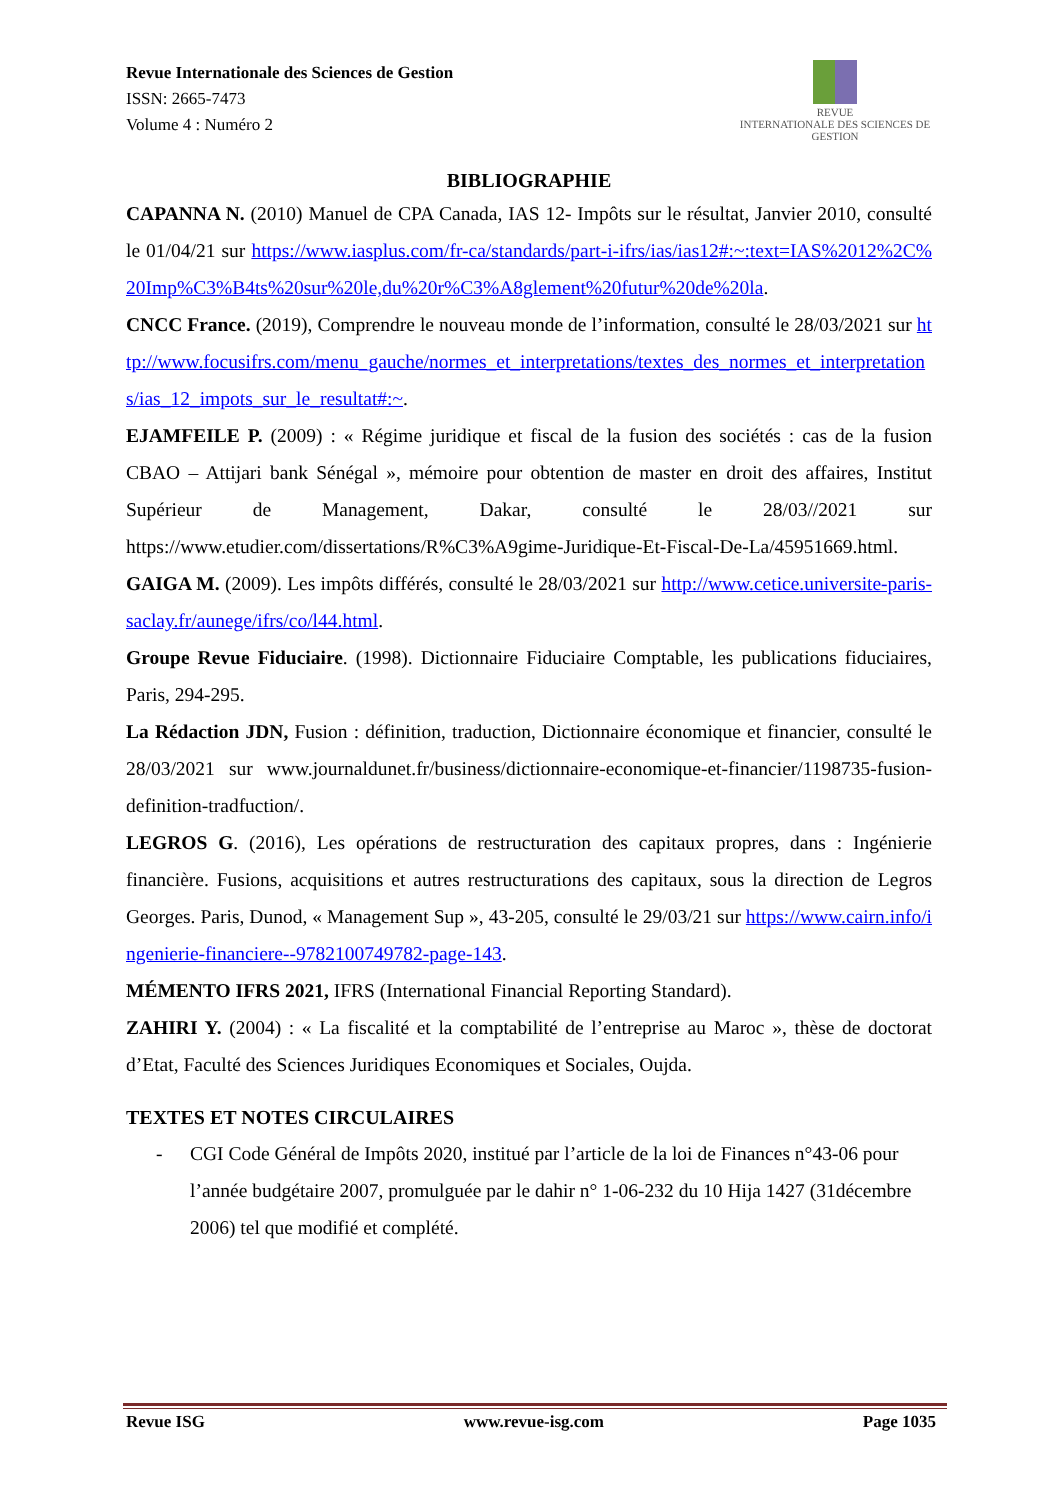Revue Internationale des Sciences de Gestion
ISSN: 2665-7473
Volume 4 : Numéro 2
REVUE
INTERNATIONALE DES SCIENCES DE GESTION
BIBLIOGRAPHIE
CAPANNA N. (2010) Manuel de CPA Canada, IAS 12- Impôts sur le résultat, Janvier 2010, consulté le 01/04/21 sur https://www.iasplus.com/fr-ca/standards/part-i-ifrs/ias/ias12#:~:text=IAS%2012%2C%20Imp%C3%B4ts%20sur%20le,du%20r%C3%A8glement%20futur%20de%20la.
CNCC France. (2019), Comprendre le nouveau monde de l’information, consulté le 28/03/2021 sur http://www.focusifrs.com/menu_gauche/normes_et_interpretations/textes_des_normes_et_interpretations/ias_12_impots_sur_le_resultat#:~.
EJAMFEILE P. (2009) : « Régime juridique et fiscal de la fusion des sociétés : cas de la fusion CBAO – Attijari bank Sénégal », mémoire pour obtention de master en droit des affaires, Institut Supérieur de Management, Dakar, consulté le 28/03//2021 sur https://www.etudier.com/dissertations/R%C3%A9gime-Juridique-Et-Fiscal-De-La/45951669.html.
GAIGA M. (2009). Les impôts différés, consulté le 28/03/2021 sur http://www.cetice.universite-paris-saclay.fr/aunege/ifrs/co/l44.html.
Groupe Revue Fiduciaire. (1998). Dictionnaire Fiduciaire Comptable, les publications fiduciaires, Paris, 294-295.
La Rédaction JDN, Fusion : définition, traduction, Dictionnaire économique et financier, consulté le 28/03/2021 sur www.journaldunet.fr/business/dictionnaire-economique-et-financier/1198735-fusion-definition-tradfuction/.
LEGROS G. (2016), Les opérations de restructuration des capitaux propres, dans : Ingénierie financière. Fusions, acquisitions et autres restructurations des capitaux, sous la direction de Legros Georges. Paris, Dunod, « Management Sup », 43-205, consulté le 29/03/21 sur https://www.cairn.info/ingenierie-financiere--9782100749782-page-143.
MÉMENTO IFRS 2021, IFRS (International Financial Reporting Standard).
ZAHIRI Y. (2004) : « La fiscalité et la comptabilité de l’entreprise au Maroc », thèse de doctorat d’Etat, Faculté des Sciences Juridiques Economiques et Sociales, Oujda.
TEXTES ET NOTES CIRCULAIRES
- CGI Code Général de Impôts 2020, institué par l’article de la loi de Finances n°43-06 pour l’année budgétaire 2007, promulguée par le dahir n° 1-06-232 du 10 Hija 1427 (31décembre 2006) tel que modifié et complété.
Revue ISG www.revue-isg.com Page 1035